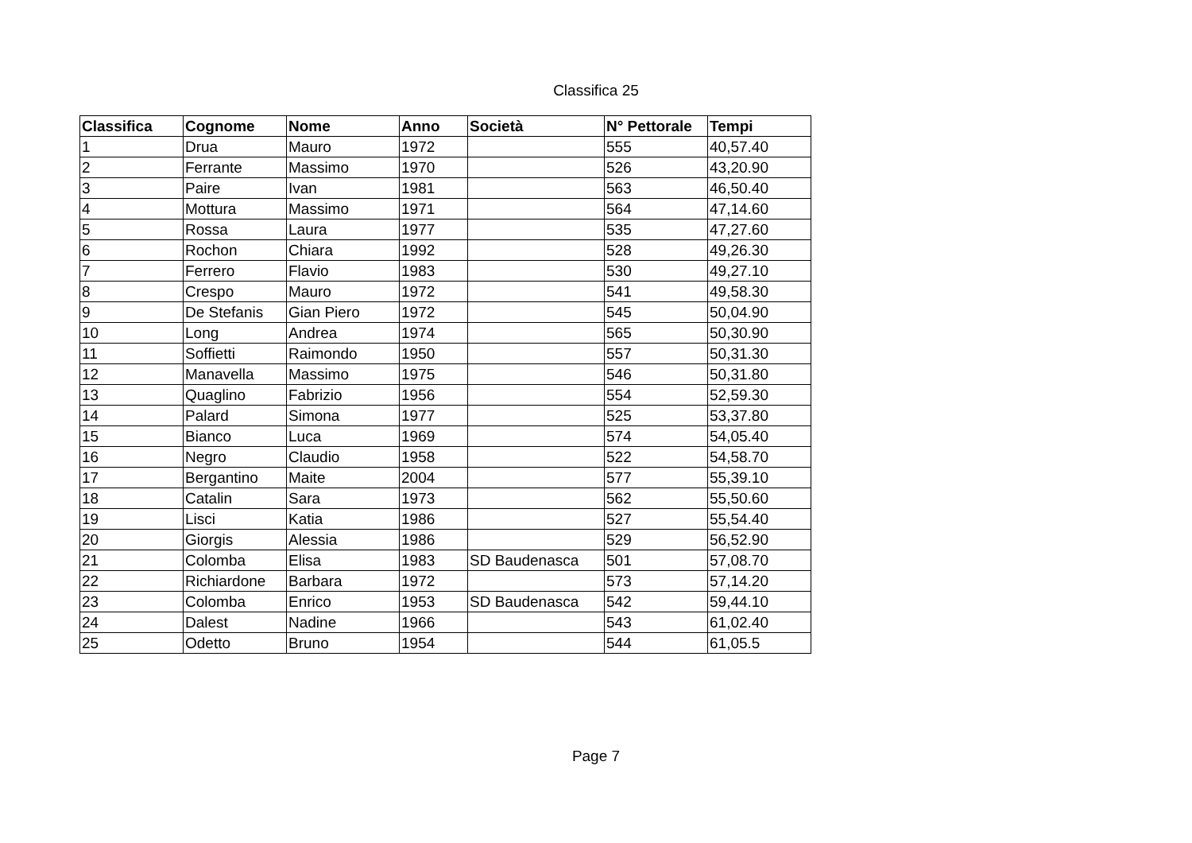Classifica 25
| Classifica | Cognome | Nome | Anno | Società | N° Pettorale | Tempi |
| --- | --- | --- | --- | --- | --- | --- |
| 1 | Drua | Mauro | 1972 | | 555 | 40,57.40 |
| 2 | Ferrante | Massimo | 1970 | | 526 | 43,20.90 |
| 3 | Paire | Ivan | 1981 | | 563 | 46,50.40 |
| 4 | Mottura | Massimo | 1971 | | 564 | 47,14.60 |
| 5 | Rossa | Laura | 1977 | | 535 | 47,27.60 |
| 6 | Rochon | Chiara | 1992 | | 528 | 49,26.30 |
| 7 | Ferrero | Flavio | 1983 | | 530 | 49,27.10 |
| 8 | Crespo | Mauro | 1972 | | 541 | 49,58.30 |
| 9 | De Stefanis | Gian Piero | 1972 | | 545 | 50,04.90 |
| 10 | Long | Andrea | 1974 | | 565 | 50,30.90 |
| 11 | Soffietti | Raimondo | 1950 | | 557 | 50,31.30 |
| 12 | Manavella | Massimo | 1975 | | 546 | 50,31.80 |
| 13 | Quaglino | Fabrizio | 1956 | | 554 | 52,59.30 |
| 14 | Palard | Simona | 1977 | | 525 | 53,37.80 |
| 15 | Bianco | Luca | 1969 | | 574 | 54,05.40 |
| 16 | Negro | Claudio | 1958 | | 522 | 54,58.70 |
| 17 | Bergantino | Maite | 2004 | | 577 | 55,39.10 |
| 18 | Catalin | Sara | 1973 | | 562 | 55,50.60 |
| 19 | Lisci | Katia | 1986 | | 527 | 55,54.40 |
| 20 | Giorgis | Alessia | 1986 | | 529 | 56,52.90 |
| 21 | Colomba | Elisa | 1983 | SD Baudenasca | 501 | 57,08.70 |
| 22 | Richiardone | Barbara | 1972 | | 573 | 57,14.20 |
| 23 | Colomba | Enrico | 1953 | SD Baudenasca | 542 | 59,44.10 |
| 24 | Dalest | Nadine | 1966 | | 543 | 61,02.40 |
| 25 | Odetto | Bruno | 1954 | | 544 | 61,05.5 |
Page 7